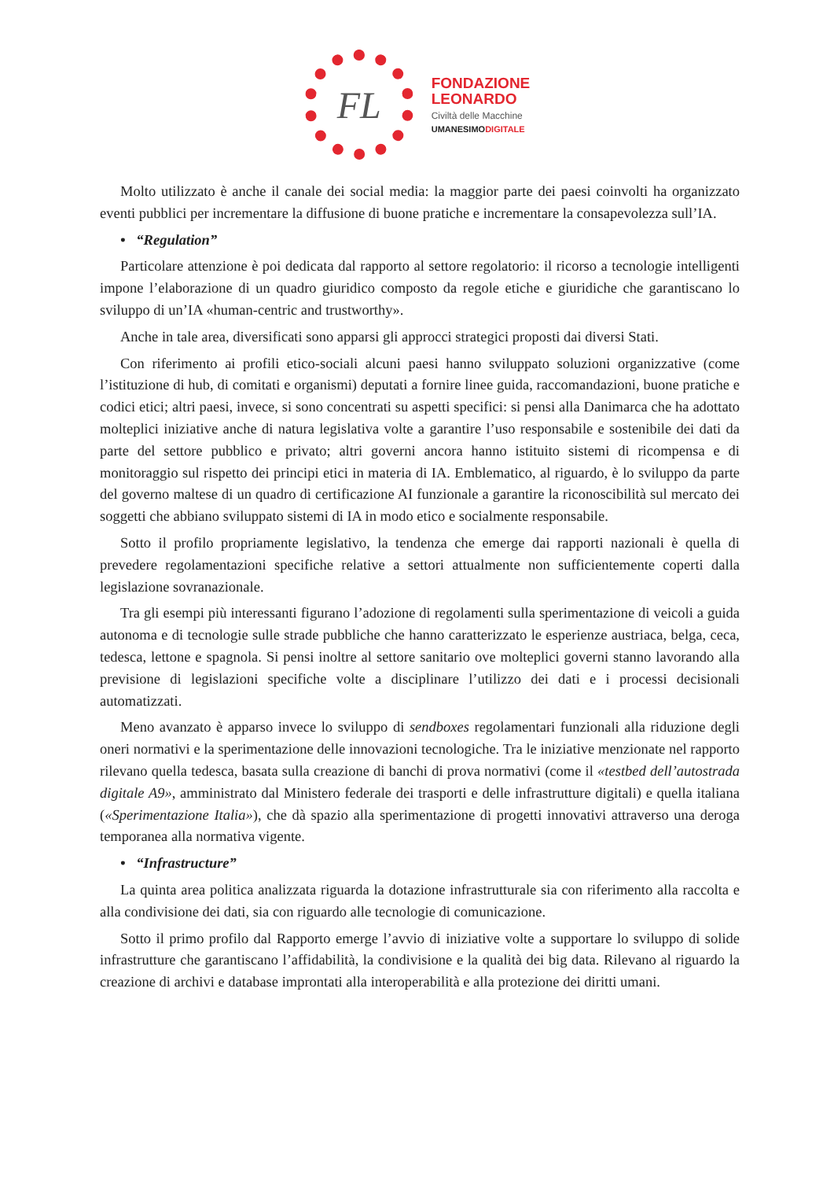FL
FONDAZIONE
LEONARDO
Civiltà delle Macchine
UMANESIMODIGITALE
Molto utilizzato è anche il canale dei social media: la maggior parte dei paesi coinvolti ha organizzato eventi pubblici per incrementare la diffusione di buone pratiche e incrementare la consapevolezza sull’IA.
• “Regulation”
Particolare attenzione è poi dedicata dal rapporto al settore regolatorio: il ricorso a tecnologie intelligenti impone l’elaborazione di un quadro giuridico composto da regole etiche e giuridiche che garantiscano lo sviluppo di un’IA «human-centric and trustworthy».
Anche in tale area, diversificati sono apparsi gli approcci strategici proposti dai diversi Stati.
Con riferimento ai profili etico-sociali alcuni paesi hanno sviluppato soluzioni organizzative (come l’istituzione di hub, di comitati e organismi) deputati a fornire linee guida, raccomandazioni, buone pratiche e codici etici; altri paesi, invece, si sono concentrati su aspetti specifici: si pensi alla Danimarca che ha adottato molteplici iniziative anche di natura legislativa volte a garantire l’uso responsabile e sostenibile dei dati da parte del settore pubblico e privato; altri governi ancora hanno istituito sistemi di ricompensa e di monitoraggio sul rispetto dei principi etici in materia di IA. Emblematico, al riguardo, è lo sviluppo da parte del governo maltese di un quadro di certificazione AI funzionale a garantire la riconoscibilità sul mercato dei soggetti che abbiano sviluppato sistemi di IA in modo etico e socialmente responsabile.
Sotto il profilo propriamente legislativo, la tendenza che emerge dai rapporti nazionali è quella di prevedere regolamentazioni specifiche relative a settori attualmente non sufficientemente coperti dalla legislazione sovranazionale.
Tra gli esempi più interessanti figurano l’adozione di regolamenti sulla sperimentazione di veicoli a guida autonoma e di tecnologie sulle strade pubbliche che hanno caratterizzato le esperienze austriaca, belga, ceca, tedesca, lettone e spagnola. Si pensi inoltre al settore sanitario ove molteplici governi stanno lavorando alla previsione di legislazioni specifiche volte a disciplinare l’utilizzo dei dati e i processi decisionali automatizzati.
Meno avanzato è apparso invece lo sviluppo di sendboxes regolamentari funzionali alla riduzione degli oneri normativi e la sperimentazione delle innovazioni tecnologiche. Tra le iniziative menzionate nel rapporto rilevano quella tedesca, basata sulla creazione di banchi di prova normativi (come il «testbed dell’autostrada digitale A9», amministrato dal Ministero federale dei trasporti e delle infrastrutture digitali) e quella italiana («Sperimentazione Italia»), che dà spazio alla sperimentazione di progetti innovativi attraverso una deroga temporanea alla normativa vigente.
• “Infrastructure”
La quinta area politica analizzata riguarda la dotazione infrastrutturale sia con riferimento alla raccolta e alla condivisione dei dati, sia con riguardo alle tecnologie di comunicazione.
Sotto il primo profilo dal Rapporto emerge l’avvio di iniziative volte a supportare lo sviluppo di solide infrastrutture che garantiscano l’affidabilità, la condivisione e la qualità dei big data. Rilevano al riguardo la creazione di archivi e database improntati alla interoperabilità e alla protezione dei diritti umani.